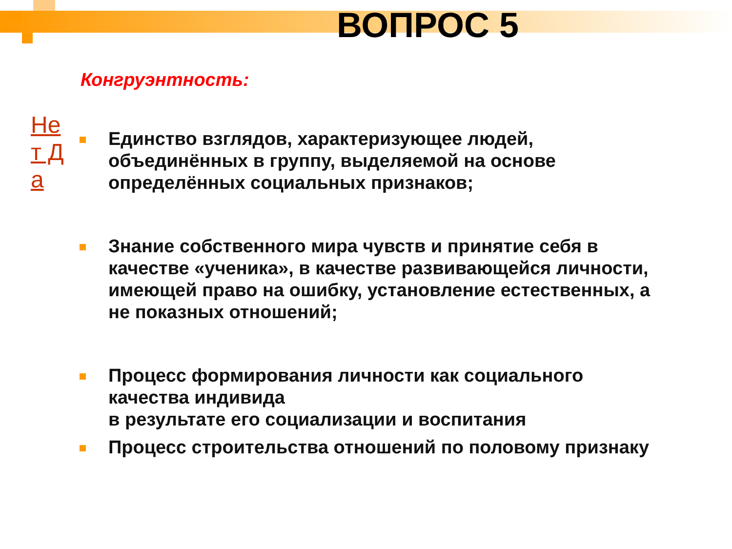ВОПРОС 5
Конгруэнтность:
Не т Д а
Единство взглядов, характеризующее людей, объединённых в группу, выделяемой на основе определённых социальных признаков;
Знание собственного мира чувств и принятие себя в качестве «ученика», в качестве развивающейся личности, имеющей право на ошибку, установление естественных, а не показных отношений;
Процесс формирования личности как социального качества индивида
в результате его социализации и воспитания
Процесс строительства отношений по половому признаку